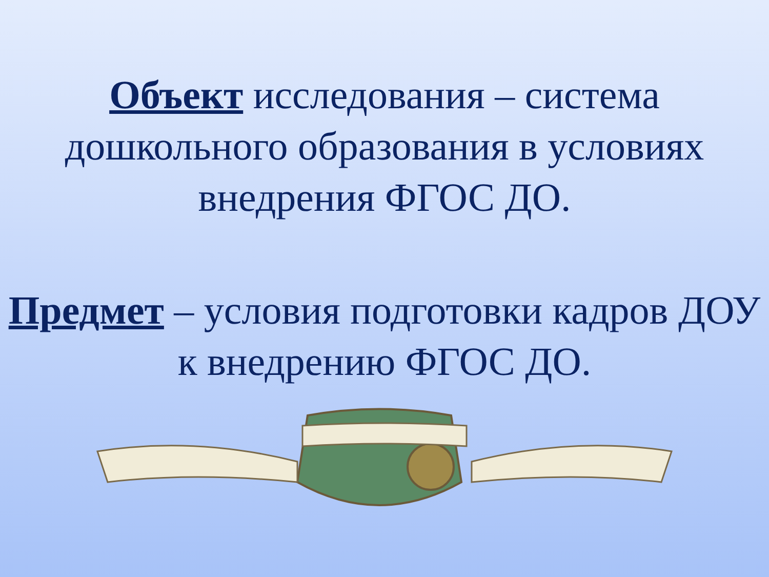Объект исследования – система дошкольного образования в условиях внедрения ФГОС ДО.
Предмет – условия подготовки кадров ДОУ к внедрению ФГОС ДО.